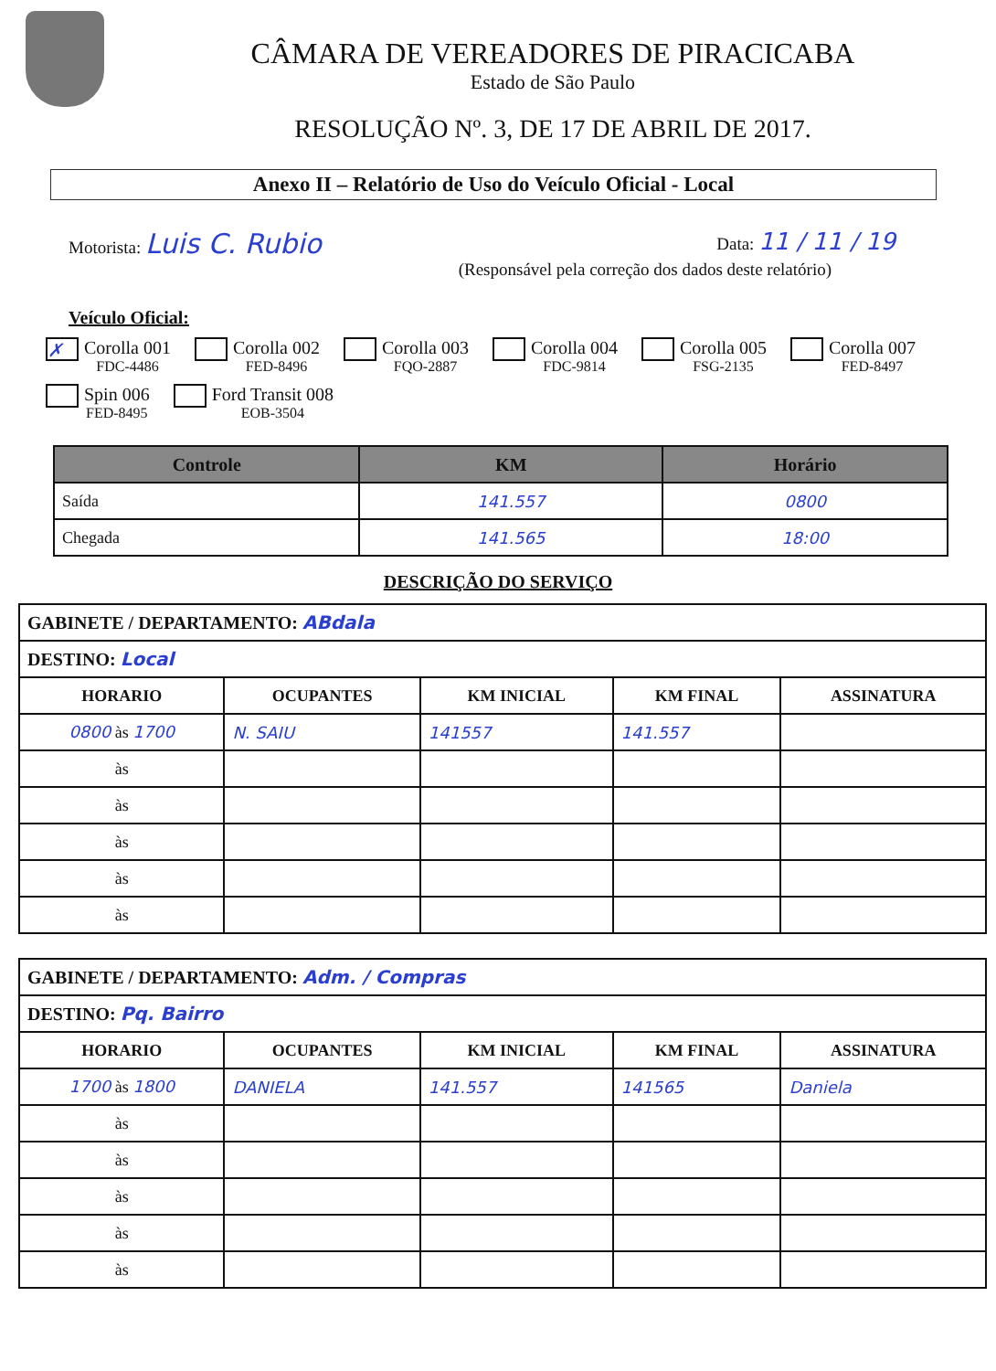CÂMARA DE VEREADORES DE PIRACICABA
Estado de São Paulo
RESOLUÇÃO Nº. 3, DE 17 DE ABRIL DE 2017.
Anexo II – Relatório de Uso do Veículo Oficial - Local
Motorista: Luis C. Rubio Data: 11 / 11 / 19
(Responsável pela correção dos dados deste relatório)
Veículo Oficial:
✗ Corolla 001
FDC-4486
Corolla 002
FED-8496
Corolla 003
FQO-2887
Corolla 004
FDC-9814
Corolla 005
FSG-2135
Corolla 007
FED-8497
Spin 006
FED-8495
Ford Transit 008
EOB-3504
| Controle | KM | Horário |
| --- | --- | --- |
| Saída | 141.557 | 0800 |
| Chegada | 141.565 | 18:00 |
DESCRIÇÃO DO SERVIÇO
| GABINETE / DEPARTAMENTO: ABdala | | | | |
| DESTINO: Local | | | | |
| HORARIO | OCUPANTES | KM INICIAL | KM FINAL | ASSINATURA |
| 0800 às 1700 | N. SAIU | 141557 | 141.557 | |
| às | | | | |
| às | | | | |
| às | | | | |
| às | | | | |
| às | | | | |
| GABINETE / DEPARTAMENTO: Adm. / Compras | | | | |
| DESTINO: Pq. Bairro | | | | |
| HORARIO | OCUPANTES | KM INICIAL | KM FINAL | ASSINATURA |
| 1700 às 1800 | DANIELA | 141.557 | 141565 | Daniela |
| às | | | | |
| às | | | | |
| às | | | | |
| às | | | | |
| às | | | | |